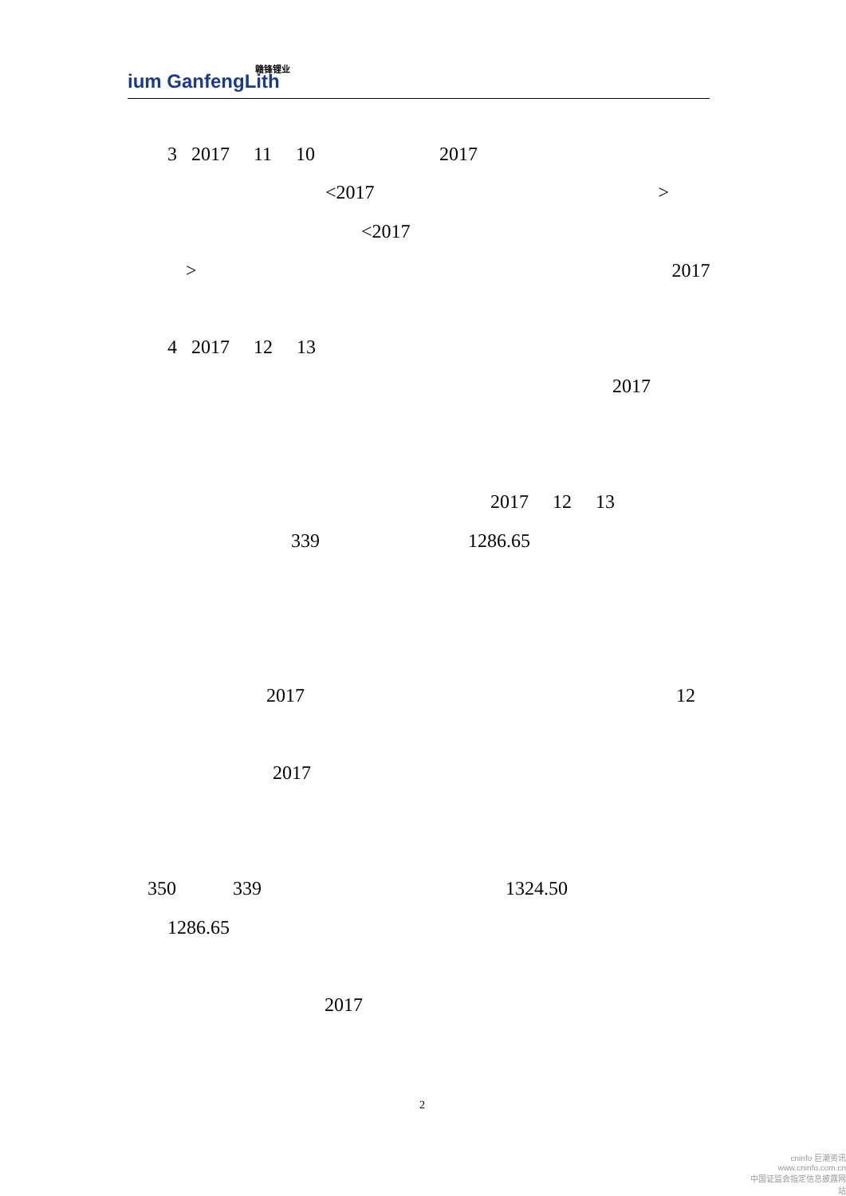赣锋锂业
ium GanfengLith
3 2017 11 10 2017
<2017 >
<2017
> 2017
4 2017 12 13
2017
2017 12 13
339 1286.65
2017 12
2017
350 339 1324.50
1286.65
2017
2
cninfo 巨潮资讯
www.cninfo.com.cn
中国证监会指定信息披露网站